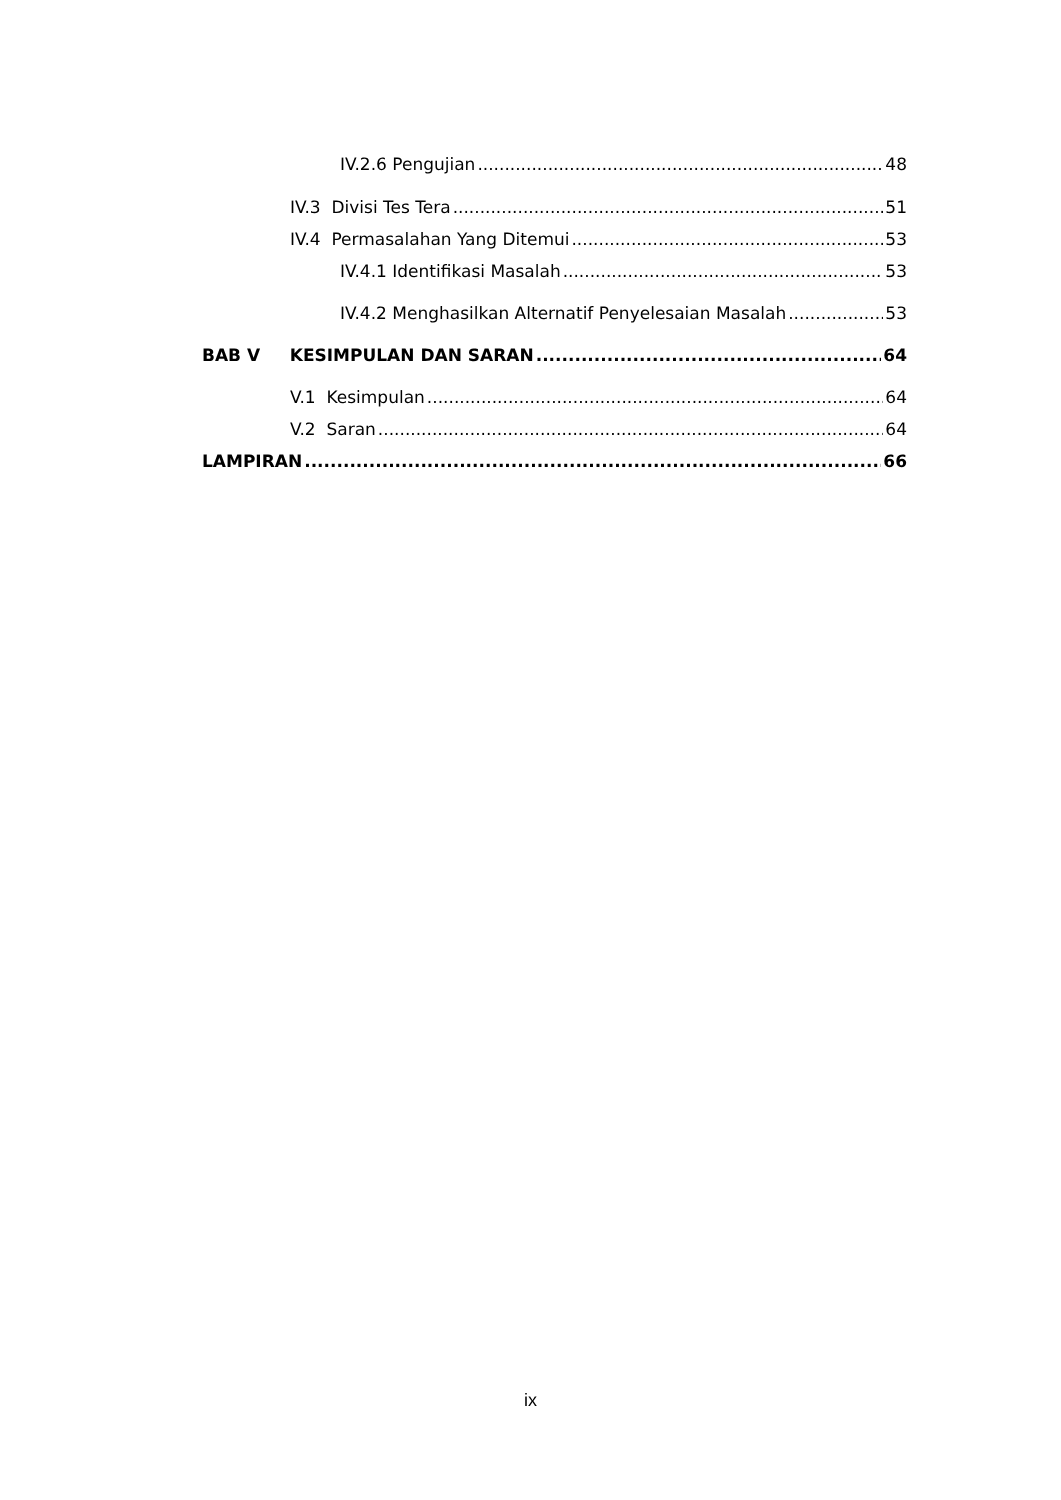IV.2.6 Pengujian 48
IV.3 Divisi Tes Tera 51
IV.4 Permasalahan Yang Ditemui 53
IV.4.1 Identifikasi Masalah 53
IV.4.2 Menghasilkan Alternatif Penyelesaian Masalah 53
BAB V KESIMPULAN DAN SARAN 64
V.1 Kesimpulan 64
V.2 Saran 64
LAMPIRAN 66
ix